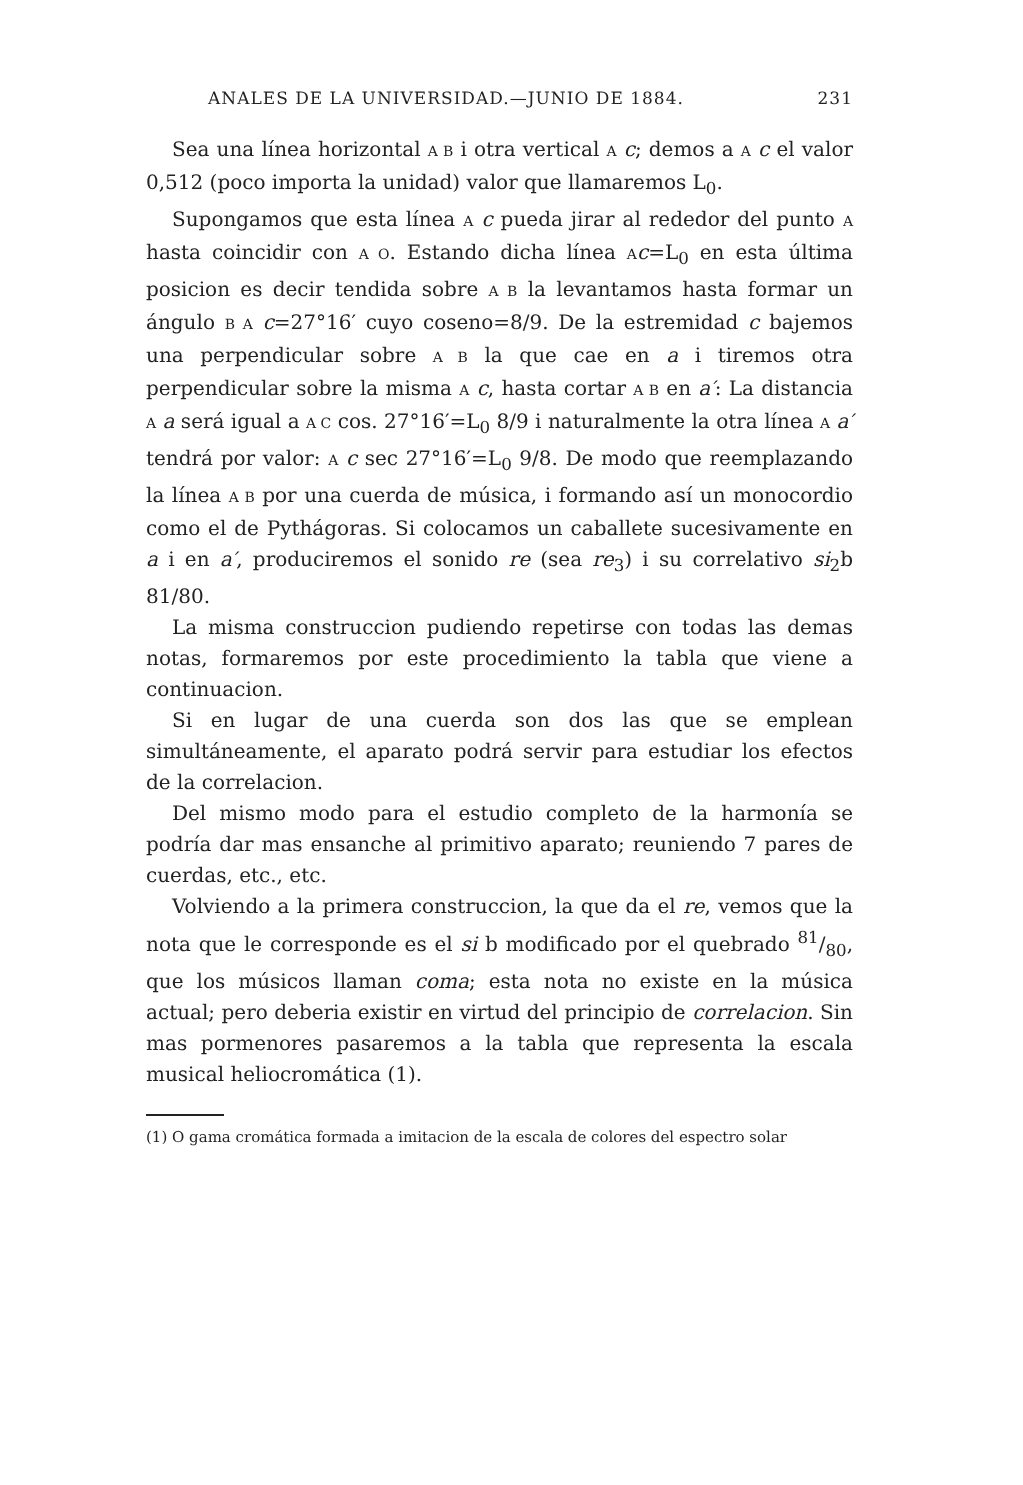ANALES DE LA UNIVERSIDAD.—JUNIO DE 1884. 231
Sea una línea horizontal A B i otra vertical A c; demos a A c el valor 0,512 (poco importa la unidad) valor que llamaremos L<sub>0</sub>.
Supongamos que esta línea A c pueda jirar al rededor del punto A hasta coincidir con A O. Estando dicha línea Ac=L<sub>0</sub> en esta última posicion es decir tendida sobre A B la levantamos hasta formar un ángulo B A c=27°16′ cuyo coseno=8/9. De la estremidad c bajemos una perpendicular sobre A B la que cae en a i tiremos otra perpendicular sobre la misma A c, hasta cortar A B en a′: La distancia A a será igual a A C cos. 27°16′=L<sub>0</sub> 8/9 i naturalmente la otra línea A a′ tendrá por valor: A c sec 27°16′=L<sub>0</sub> 9/8. De modo que reemplazando la línea A B por una cuerda de música, i formando así un monocordio como el de Pythágoras. Si colocamos un caballete sucesivamente en a i en a′, produciremos el sonido re (sea re<sub>3</sub>) i su correlativo si<sub>2</sub>b 81/80.
La misma construccion pudiendo repetirse con todas las demas notas, formaremos por este procedimiento la tabla que viene a continuacion.
Si en lugar de una cuerda son dos las que se emplean simultáneamente, el aparato podrá servir para estudiar los efectos de la correlacion.
Del mismo modo para el estudio completo de la harmonía se podría dar mas ensanche al primitivo aparato; reuniendo 7 pares de cuerdas, etc., etc.
Volviendo a la primera construccion, la que da el re, vemos que la nota que le corresponde es el si b modificado por el quebrado 81/80, que los músicos llaman coma; esta nota no existe en la música actual; pero deberia existir en virtud del principio de correlacion. Sin mas pormenores pasaremos a la tabla que representa la escala musical heliocromática (1).
(1) O gama cromática formada a imitacion de la escala de colores del espectro solar